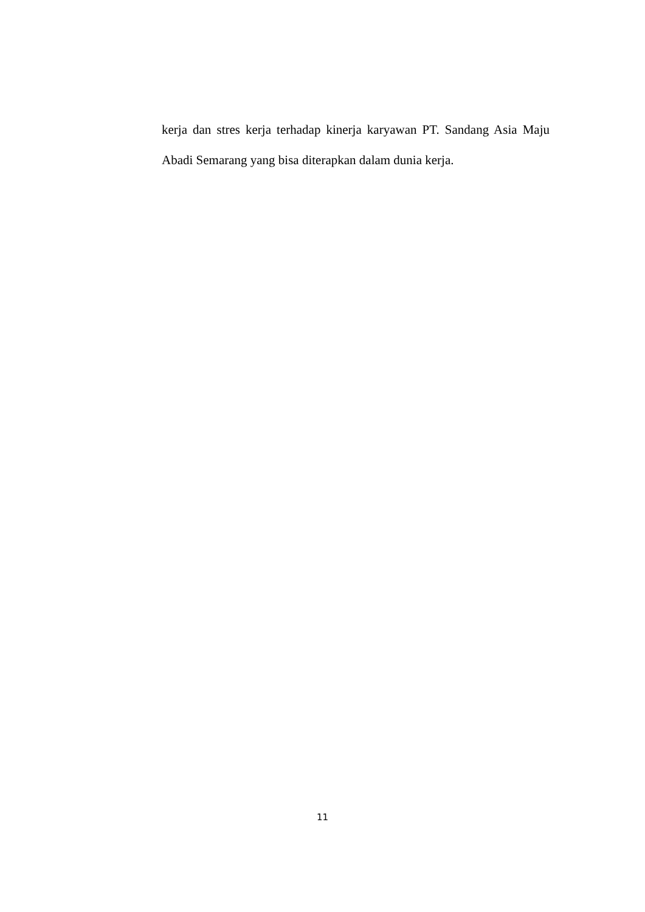kerja dan stres kerja terhadap kinerja karyawan PT. Sandang Asia Maju Abadi Semarang yang bisa diterapkan dalam dunia kerja.
11